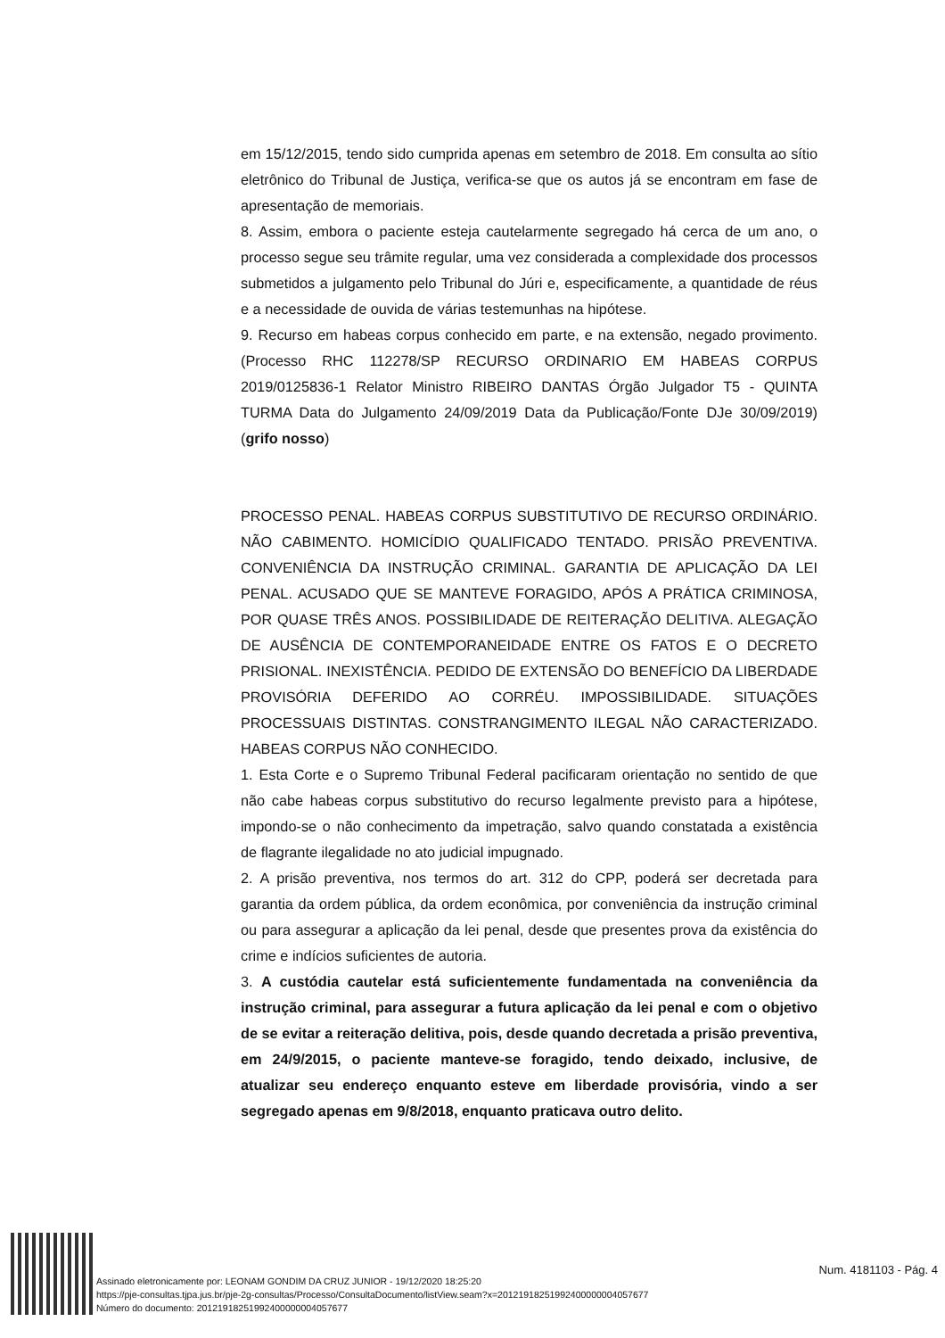em 15/12/2015, tendo sido cumprida apenas em setembro de 2018. Em consulta ao sítio eletrônico do Tribunal de Justiça, verifica-se que os autos já se encontram em fase de apresentação de memoriais.
8. Assim, embora o paciente esteja cautelarmente segregado há cerca de um ano, o processo segue seu trâmite regular, uma vez considerada a complexidade dos processos submetidos a julgamento pelo Tribunal do Júri e, especificamente, a quantidade de réus e a necessidade de ouvida de várias testemunhas na hipótese.
9. Recurso em habeas corpus conhecido em parte, e na extensão, negado provimento. (Processo RHC 112278/SP RECURSO ORDINARIO EM HABEAS CORPUS 2019/0125836-1 Relator Ministro RIBEIRO DANTAS Órgão Julgador T5 - QUINTA TURMA Data do Julgamento 24/09/2019 Data da Publicação/Fonte DJe 30/09/2019) (grifo nosso)
PROCESSO PENAL. HABEAS CORPUS SUBSTITUTIVO DE RECURSO ORDINÁRIO. NÃO CABIMENTO. HOMICÍDIO QUALIFICADO TENTADO. PRISÃO PREVENTIVA. CONVENIÊNCIA DA INSTRUÇÃO CRIMINAL. GARANTIA DE APLICAÇÃO DA LEI PENAL. ACUSADO QUE SE MANTEVE FORAGIDO, APÓS A PRÁTICA CRIMINOSA, POR QUASE TRÊS ANOS. POSSIBILIDADE DE REITERAÇÃO DELITIVA. ALEGAÇÃO DE AUSÊNCIA DE CONTEMPORANEIDADE ENTRE OS FATOS E O DECRETO PRISIONAL. INEXISTÊNCIA. PEDIDO DE EXTENSÃO DO BENEFÍCIO DA LIBERDADE PROVISÓRIA DEFERIDO AO CORRÉU. IMPOSSIBILIDADE. SITUAÇÕES PROCESSUAIS DISTINTAS. CONSTRANGIMENTO ILEGAL NÃO CARACTERIZADO. HABEAS CORPUS NÃO CONHECIDO.
1. Esta Corte e o Supremo Tribunal Federal pacificaram orientação no sentido de que não cabe habeas corpus substitutivo do recurso legalmente previsto para a hipótese, impondo-se o não conhecimento da impetração, salvo quando constatada a existência de flagrante ilegalidade no ato judicial impugnado.
2. A prisão preventiva, nos termos do art. 312 do CPP, poderá ser decretada para garantia da ordem pública, da ordem econômica, por conveniência da instrução criminal ou para assegurar a aplicação da lei penal, desde que presentes prova da existência do crime e indícios suficientes de autoria.
3. A custódia cautelar está suficientemente fundamentada na conveniência da instrução criminal, para assegurar a futura aplicação da lei penal e com o objetivo de se evitar a reiteração delitiva, pois, desde quando decretada a prisão preventiva, em 24/9/2015, o paciente manteve-se foragido, tendo deixado, inclusive, de atualizar seu endereço enquanto esteve em liberdade provisória, vindo a ser segregado apenas em 9/8/2018, enquanto praticava outro delito.
Assinado eletronicamente por: LEONAM GONDIM DA CRUZ JUNIOR - 19/12/2020 18:25:20
https://pje-consultas.tjpa.jus.br/pje-2g-consultas/Processo/ConsultaDocumento/listView.seam?x=20121918251992400000004057677
Número do documento: 20121918251992400000004057677
Num. 4181103 - Pág. 4